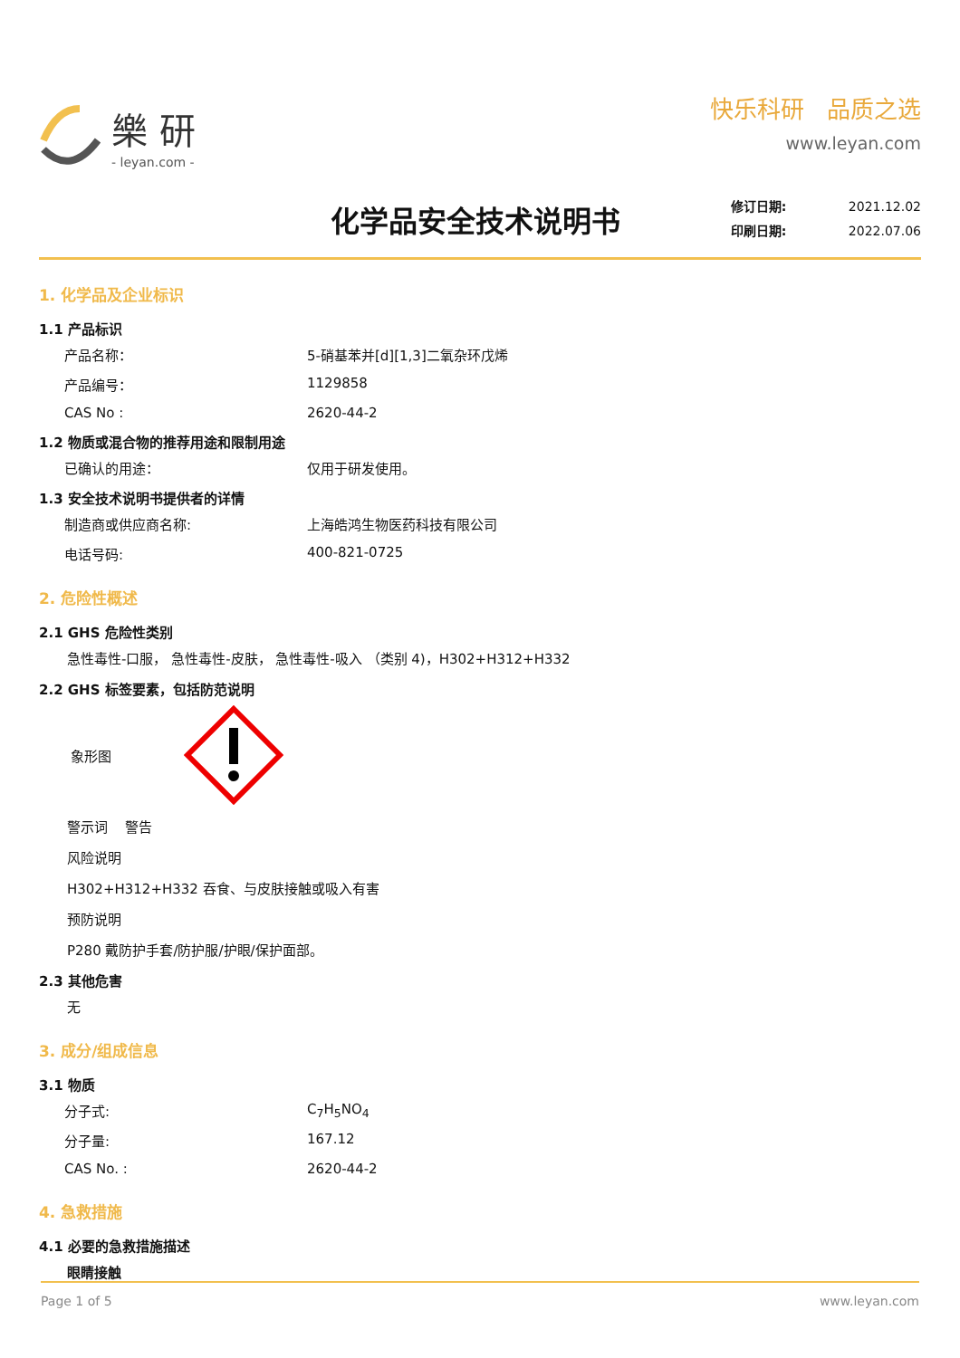樂 研
- leyan.com -
快乐科研 品质之选
www.leyan.com
化学品安全技术说明书
修订日期: 2021.12.02
印刷日期: 2022.07.06
1. 化学品及企业标识
1.1 产品标识
产品名称： 5-硝基苯并[d][1,3]二氧杂环戊烯
产品编号： 1129858
CAS No : 2620-44-2
1.2 物质或混合物的推荐用途和限制用途
已确认的用途： 仅用于研发使用。
1.3 安全技术说明书提供者的详情
制造商或供应商名称: 上海皓鸿生物医药科技有限公司
电话号码: 400-821-0725
2. 危险性概述
2.1 GHS 危险性类别
急性毒性-口服， 急性毒性-皮肤， 急性毒性-吸入 （类别 4)，H302+H312+H332
2.2 GHS 标签要素，包括防范说明
象形图
警示词 警告
风险说明
H302+H312+H332 吞食、与皮肤接触或吸入有害
预防说明
P280 戴防护手套/防护服/护眼/保护面部。
2.3 其他危害
无
3. 成分/组成信息
3.1 物质
分子式: C<sub>7</sub>H<sub>5</sub>NO<sub>4</sub>
分子量: 167.12
CAS No. : 2620-44-2
4. 急救措施
4.1 必要的急救措施描述
眼睛接触
Page 1 of 5 www.leyan.com